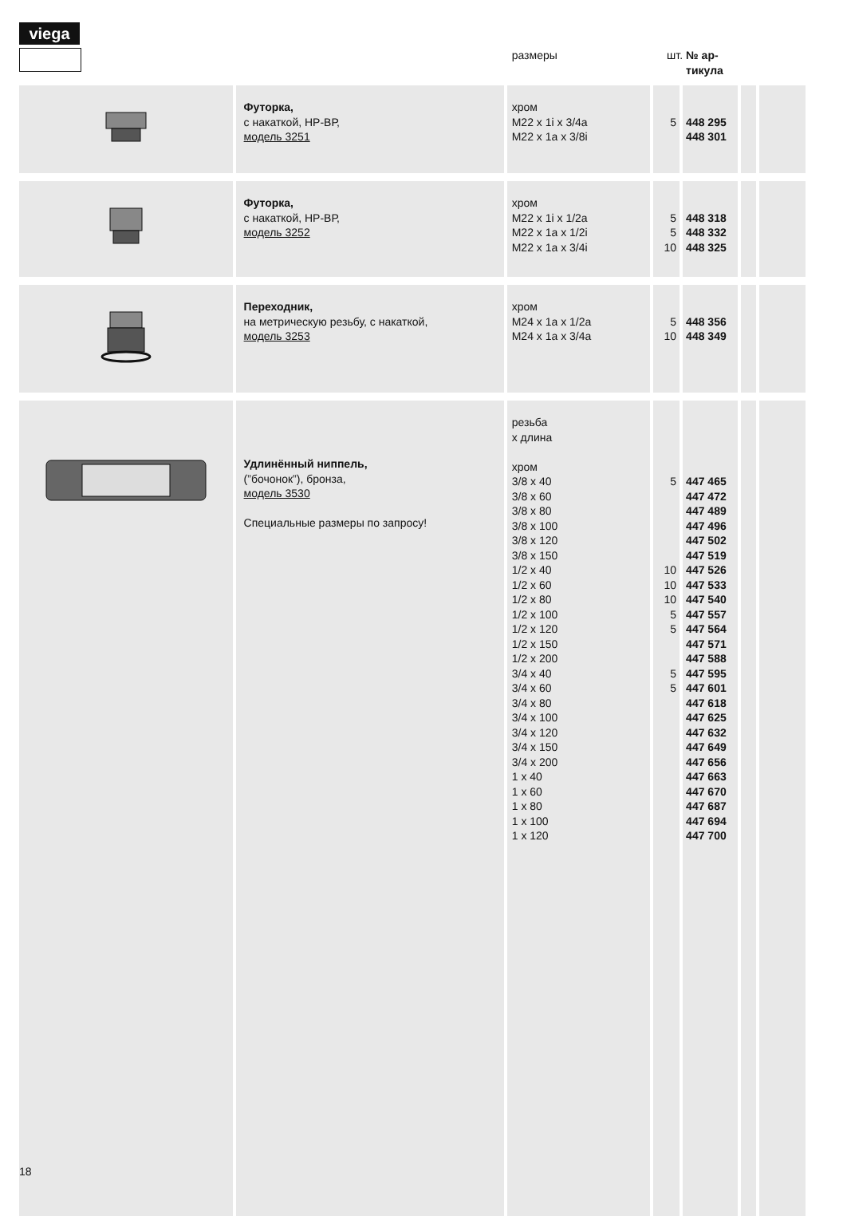viega
| | | размеры | шт. | № ар- тикула | | |
| --- | --- | --- | --- | --- | --- | --- |
| | Футорка, с накаткой, НР-ВР, модель 3251 | хром M22 x 1i x 3/4a M22 x 1a x 3/8i | 5 | 448 295 448 301 | | |
| | Футорка, с накаткой, НР-ВР, модель 3252 | хром M22 x 1i x 1/2a M22 x 1a x 1/2i M22 x 1a x 3/4i | 5 5 10 | 448 318 448 332 448 325 | | |
| | Переходник, на метрическую резьбу, с накаткой, модель 3253 | хром M24 x 1a x 1/2a M24 x 1a x 3/4a | 5 10 | 448 356 448 349 | | |
| | Удлинённый ниппель, (”бочонок”), бронза, модель 3530 Специальные размеры по запросу! | резьба x длина хром 3/8 x 40 3/8 x 60 3/8 x 80 3/8 x 100 3/8 x 120 3/8 x 150 1/2 x 40 1/2 x 60 1/2 x 80 1/2 x 100 1/2 x 120 1/2 x 150 1/2 x 200 3/4 x 40 3/4 x 60 3/4 x 80 3/4 x 100 3/4 x 120 3/4 x 150 3/4 x 200 1 x 40 1 x 60 1 x 80 1 x 100 1 x 120 | 5 10 10 10 5 5 5 5 | 447 465 447 472 447 489 447 496 447 502 447 519 447 526 447 533 447 540 447 557 447 564 447 571 447 588 447 595 447 601 447 618 447 625 447 632 447 649 447 656 447 663 447 670 447 687 447 694 447 700 | | |
18